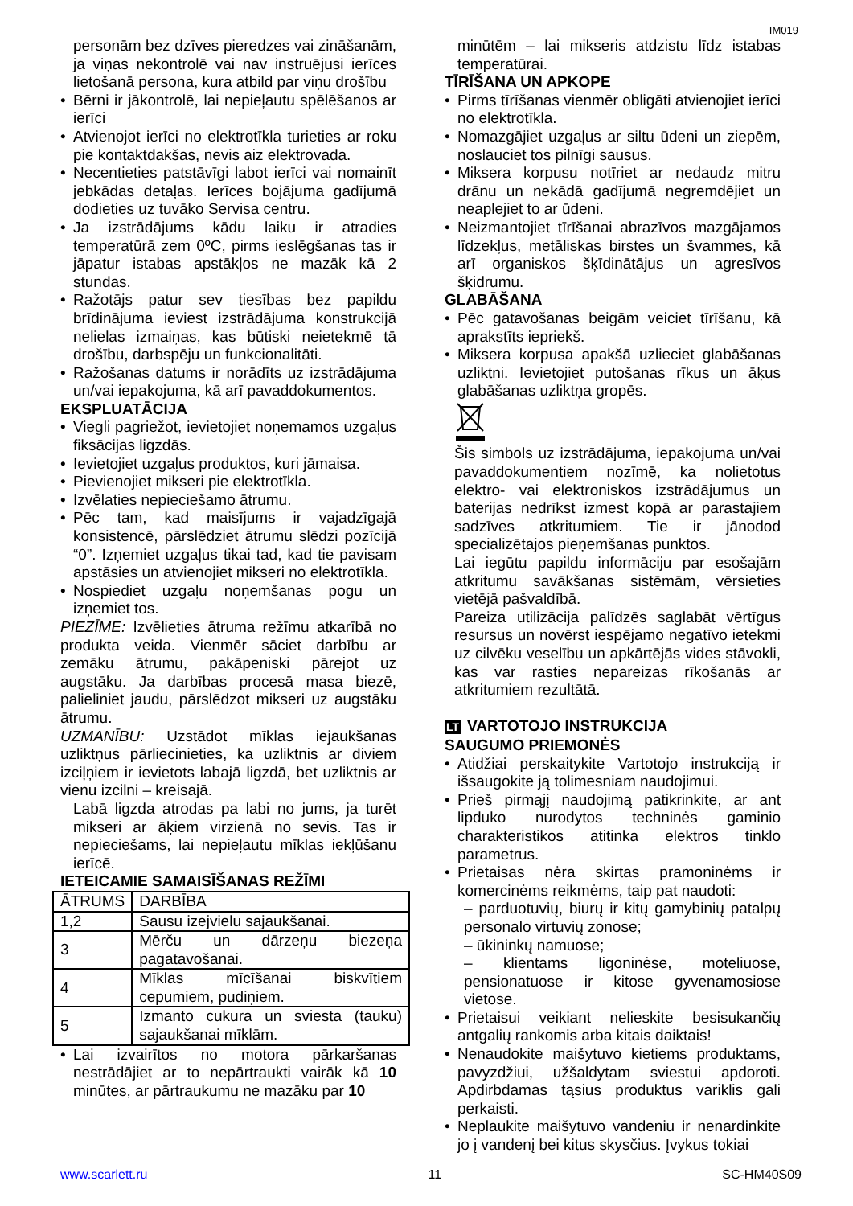IM019
personām bez dzīves pieredzes vai zināšanām, ja viņas nekontrolē vai nav instruējusi ierīces lietošanā persona, kura atbild par viņu drošību
Bērni ir jākontrolē, lai nepieļautu spēlēšanos ar ierīci
Atvienojot ierīci no elektrotīkla turieties ar roku pie kontaktdakšas, nevis aiz elektrovada.
Necentieties patstāvīgi labot ierīci vai nomainīt jebkādas detaļas. Ierīces bojājuma gadījumā dodieties uz tuvāko Servisa centru.
Ja izstrādājums kādu laiku ir atradies temperatūrā zem 0ºC, pirms ieslēgšanas tas ir jāpatur istabas apstākļos ne mazāk kā 2 stundas.
Ražotājs patur sev tiesības bez papildu brīdinājuma ieviest izstrādājuma konstrukcijā nelielas izmaiņas, kas būtiski neietekmē tā drošību, darbspēju un funkcionalitāti.
Ražošanas datums ir norādīts uz izstrādājuma un/vai iepakojuma, kā arī pavaddokumentos.
EKSPLUATĀCIJA
Viegli pagriežot, ievietojiet noņemamos uzgaļus fiksācijas ligzdās.
Ievietojiet uzgaļus produktos, kuri jāmaisa.
Pievienojiet mikseri pie elektrotīkla.
Izvēlaties nepieciešamo ātrumu.
Pēc tam, kad maisījums ir vajadzīgajā konsistencē, pārslēdziet ātrumu slēdzi pozīcijā “0”. Izņemiet uzgaļus tikai tad, kad tie pavisam apstāsies un atvienojiet mikseri no elektrotīkla.
Nospiediet uzgaļu noņemšanas pogu un izņemiet tos.
PIEZĪME: Izvēlieties ātruma režīmu atkarībā no produkta veida. Vienmēr sāciet darbību ar zemāku ātrumu, pakāpeniski pārejot uz augstāku. Ja darbības procesā masa biezē, palieliniet jaudu, pārslēdzot mikseri uz augstāku ātrumu.
UZMANĪBU: Uzstādot mīklas iejaukšanas uzliktņus pārliecinieties, ka uzliktnis ar diviem izciļņiem ir ievietots labajā ligzdā, bet uzliktnis ar vienu izcilni – kreisajā.
Labā ligzda atrodas pa labi no jums, ja turēt mikseri ar āķiem virzienā no sevis. Tas ir nepieciešams, lai nepieļautu mīklas iekļūšanu ierīcē.
IETEICAMIE SAMAISĪŠANAS REŽĪMI
| ĀTRUMS | DARBĪBA |
| 1,2 | Sausu izejvielu sajaukšanai. |
| 3 | Mērču un dārzeņu biezeņa pagatavošanai. |
| 4 | Mīklas mīcīšanai biskvītiem cepumiem, pudiņiem. |
| 5 | Izmanto cukura un sviesta (tauku) sajaukšanai mīklām. |
Lai izvairītos no motora pārkaršanas nestrādājiet ar to nepārtraukti vairāk kā 10 minūtes, ar pārtraukumu ne mazāku par 10
minūtēm – lai mikseris atdzistu līdz istabas temperatūrai.
TĪRĪŠANA UN APKOPE
Pirms tīrīšanas vienmēr obligāti atvienojiet ierīci no elektrotīkla.
Nomazgājiet uzgaļus ar siltu ūdeni un ziepēm, noslauciet tos pilnīgi sausus.
Miksera korpusu notīriet ar nedaudz mitru drānu un nekādā gadījumā negremdējiet un neaplejiet to ar ūdeni.
Neizmantojiet tīrīšanai abrazīvos mazgājamos līdzekļus, metāliskas birstes un švammes, kā arī organiskos šķīdinātājus un agresīvos šķidrumu.
GLABĀŠANA
Pēc gatavošanas beigām veiciet tīrīšanu, kā aprakstīts iepriekš.
Miksera korpusa apakšā uzlieciet glabāšanas uzliktni. Ievietojiet putošanas rīkus un āķus glabāšanas uzliktņa gropēs.
Šis simbols uz izstrādājuma, iepakojuma un/vai pavaddokumentiem nozīmē, ka nolietotus elektro- vai elektroniskos izstrādājumus un baterijas nedrīkst izmest kopā ar parastajiem sadzīves atkritumiem. Tie ir jānodod specializētajos pieņemšanas punktos.
Lai iegūtu papildu informāciju par esošajām atkritumu savākšanas sistēmām, vērsieties vietējā pašvaldībā.
Pareiza utilizācija palīdzēs saglabāt vērtīgus resursus un novērst iespējamo negatīvo ietekmi uz cilvēku veselību un apkārtējās vides stāvokli, kas var rasties nepareizas rīkošanās ar atkritumiem rezultātā.
LT VARTOTOJO INSTRUKCIJA
SAUGUMO PRIEMONĖS
Atidžiai perskaitykite Vartotojo instrukciją ir išsaugokite ją tolimesniam naudojimui.
Prieš pirmąjį naudojimą patikrinkite, ar ant lipduko nurodytos techninės gaminio charakteristikos atitinka elektros tinklo parametrus.
Prietaisas nėra skirtas pramoninėms ir komercinėms reikmėms, taip pat naudoti:
– parduotuvių, biurų ir kitų gamybinių patalpų personalo virtuvių zonose;
– ūkininkų namuose;
– klientams ligoninėse, moteliuose, pensionatuose ir kitose gyvenamosiose vietose.
Prietaisui veikiant nelieskite besisukančių antgalių rankomis arba kitais daiktais!
Nenaudokite maišytuvo kietiems produktams, pavyzdžiui, užšaldytam sviestui apdoroti. Apdirbdamas tąsius produktus variklis gali perkaisti.
Neplaukite maišytuvo vandeniu ir nenardinkite jo į vandenį bei kitus skysčius. Įvykus tokiai
www.scarlett.ru 11 SC-HM40S09